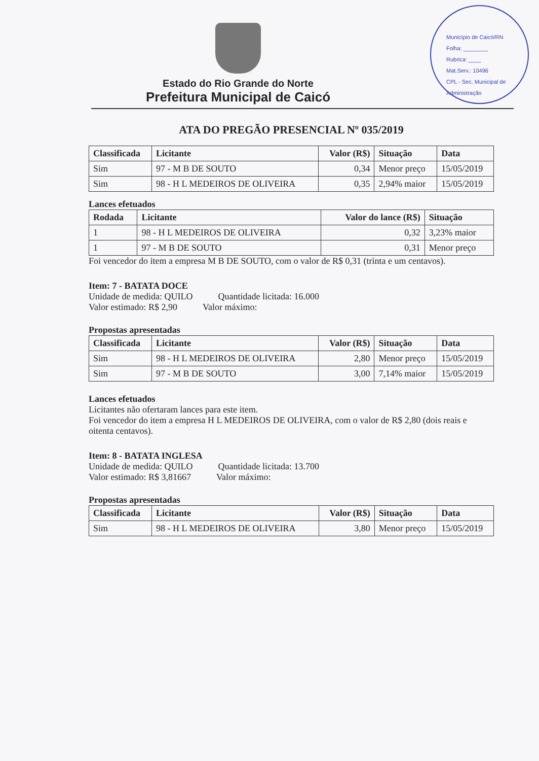Município de Caicó/RN
Folha: ________
Rubrica: ____
Mat.Serv.: 10496
CPL - Sec. Municipal de Administração
Estado do Rio Grande do Norte
Prefeitura Municipal de Caicó
ATA DO PREGÃO PRESENCIAL Nº 035/2019
| Classificada | Licitante | Valor (R$) | Situação | Data |
| --- | --- | --- | --- | --- |
| Sim | 97 - M B DE SOUTO | 0,34 | Menor preço | 15/05/2019 |
| Sim | 98 - H L MEDEIROS DE OLIVEIRA | 0,35 | 2,94% maior | 15/05/2019 |
Lances efetuados
| Rodada | Licitante | Valor do lance (R$) | Situação |
| --- | --- | --- | --- |
| 1 | 98 - H L MEDEIROS DE OLIVEIRA | 0,32 | 3,23% maior |
| 1 | 97 - M B DE SOUTO | 0,31 | Menor preço |
Foi vencedor do item a empresa M B DE SOUTO, com o valor de R$ 0,31 (trinta e um centavos).
Item: 7 - BATATA DOCE
Unidade de medida: QUILO Quantidade licitada: 16.000
Valor estimado: R$ 2,90 Valor máximo:
Propostas apresentadas
| Classificada | Licitante | Valor (R$) | Situação | Data |
| --- | --- | --- | --- | --- |
| Sim | 98 - H L MEDEIROS DE OLIVEIRA | 2,80 | Menor preço | 15/05/2019 |
| Sim | 97 - M B DE SOUTO | 3,00 | 7,14% maior | 15/05/2019 |
Lances efetuados
Licitantes não ofertaram lances para este item.
Foi vencedor do item a empresa H L MEDEIROS DE OLIVEIRA, com o valor de R$ 2,80 (dois reais e oitenta centavos).
Item: 8 - BATATA INGLESA
Unidade de medida: QUILO Quantidade licitada: 13.700
Valor estimado: R$ 3,81667 Valor máximo:
Propostas apresentadas
| Classificada | Licitante | Valor (R$) | Situação | Data |
| --- | --- | --- | --- | --- |
| Sim | 98 - H L MEDEIROS DE OLIVEIRA | 3,80 | Menor preço | 15/05/2019 |